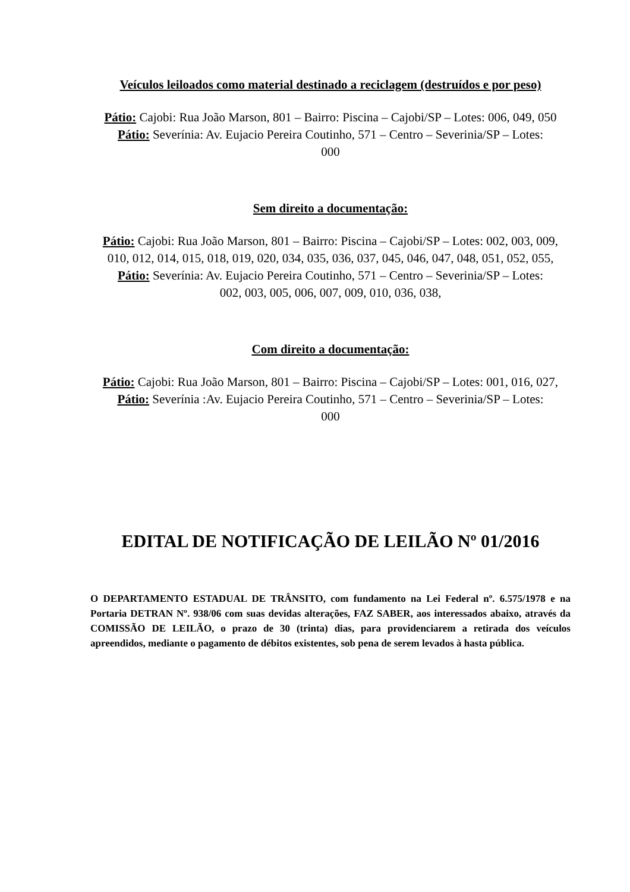Veículos leiloados como material destinado a reciclagem (destruídos e por peso)
Pátio: Cajobi: Rua João Marson, 801 – Bairro: Piscina – Cajobi/SP – Lotes: 006, 049, 050
Pátio: Severínia: Av. Eujacio Pereira Coutinho, 571 – Centro – Severinia/SP – Lotes:
000
Sem direito a documentação:
Pátio: Cajobi: Rua João Marson, 801 – Bairro: Piscina – Cajobi/SP – Lotes: 002, 003, 009, 010, 012, 014, 015, 018, 019, 020, 034, 035, 036, 037, 045, 046, 047, 048, 051, 052, 055,
Pátio: Severínia: Av. Eujacio Pereira Coutinho, 571 – Centro – Severinia/SP – Lotes:
002, 003, 005, 006, 007, 009, 010, 036, 038,
Com direito a documentação:
Pátio: Cajobi: Rua João Marson, 801 – Bairro: Piscina – Cajobi/SP – Lotes: 001, 016, 027,
Pátio: Severínia :Av. Eujacio Pereira Coutinho, 571 – Centro – Severinia/SP – Lotes:
000
EDITAL DE NOTIFICAÇÃO DE LEILÃO Nº 01/2016
O DEPARTAMENTO ESTADUAL DE TRÂNSITO, com fundamento na Lei Federal nº. 6.575/1978 e na Portaria DETRAN Nº. 938/06 com suas devidas alterações, FAZ SABER, aos interessados abaixo, através da COMISSÃO DE LEILÃO, o prazo de 30 (trinta) dias, para providenciarem a retirada dos veículos apreendidos, mediante o pagamento de débitos existentes, sob pena de serem levados à hasta pública.